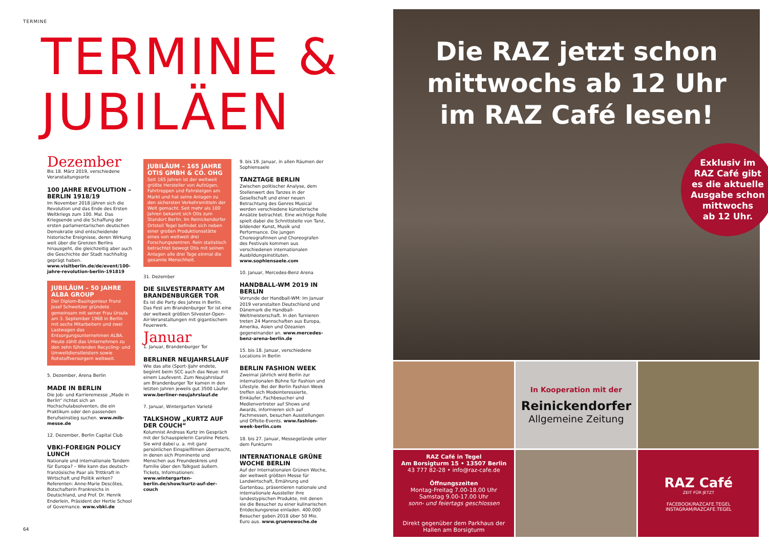TERMINE
TERMINE &
JUBILÄEN
Dezember
Bis 18. März 2019, verschiedene Veranstaltungsorte
100 JAHRE REVOLUTION – BERLIN 1918/19
Im November 2018 jähren sich die Revolution und das Ende des Ersten Weltkriegs zum 100. Mal. Das Kriegsende und die Schaffung der ersten parlamentarischen deutschen Demokratie sind entscheidende historische Ereignisse, deren Wirkung weit über die Grenzen Berlins hinausgeht, die gleichzeitig aber auch die Geschichte der Stadt nachhaltig geprägt haben. www.visitberlin.de/de/event/100-jahre-revolution-berlin-191819
JUBILÄUM – 50 JAHRE ALBA GROUP
Der Diplom-Bauingenieur Franz Josef Schweitzer gründete gemeinsam mit seiner Frau Ursula am 3. September 1968 in Berlin mit sechs Mitarbeitern und zwei Lastwagen das Entsorgungsunternehmen ALBA. Heute zählt das Unternehmen zu den zehn führenden Recycling- und Umweltdienstleistern sowie Rohstoffversorgern weltweit.
5. Dezember, Arena Berlin
MADE IN BERLIN
Die Job- und Karrieremesse „Made in Berlin“ richtet sich an Hochschulabsolventen, die ein Praktikum oder den passenden Berufseinstieg suchen. www.mib-messe.de
12. Dezember, Berlin Capital Club
VBKI-FOREIGN POLICY LUNCH
Nationale und internationale Tandem für Europa? – Wie kann das deutsch-französische Paar als Trittkraft in Wirtschaft und Politik wirken? Referenten: Anne-Marie Descôtes, Botschafterin Frankreichs in Deutschland, und Prof. Dr. Henrik Enderlein, Präsident der Hertie School of Governance. www.vbki.de
JUBILÄUM – 165 JAHRE OTIS GMBH & CO. OHG
Seit 165 Jahren ist der weltweit größte Hersteller von Aufzügen, Fahrtreppen und Fahrsteigen am Markt und hat seine Anlagen zu den sichersten Verkehrsmitteln der Welt gemacht. Seit mehr als 100 Jahren bekannt sich Otis zum Standort Berlin. Im Reinickendorfer Ortsteil Tegel befindet sich neben einer großen Produktionsstätte eines von weltweit drei Forschungszentren. Rein statistisch betrachtet bewegt Otis mit seinen Anlagen alle drei Tage einmal die gesamte Menschheit.
31. Dezember
DIE SILVESTERPARTY AM BRANDENBURGER TOR
Es ist die Party des Jahres in Berlin. Das Fest am Brandenburger Tor ist eine der weltweit größten Silvester-Open-Air-Veranstaltungen mit gigantischem Feuerwerk.
Januar
1. Januar, Brandenburger Tor
BERLINER NEUJAHRSLAUF
Wie das alte (Sport-)Jahr endete, beginnt beim SCC auch das Neue: mit einem Laufevent. Zum Neujahrslauf am Brandenburger Tor kamen in den letzten Jahren jeweils gut 3500 Läufer. www.berliner-neujahrslauf.de
7. Januar, Wintergarten Varieté
TALKSHOW „KURTZ AUF DER COUCH“
Kolumnist Andreas Kurtz im Gespräch mit der Schauspielerin Caroline Peters. Sie wird dabei u. a. mit ganz persönlichen Einspielfilmen überrascht, in denen sich Prominente und Menschen aus Freundeskreis und Familie über den Talkgast äußern. Tickets, Informationen: www.wintergarten-berlin.de/show/kurtz-auf-der-couch
9. bis 19. Januar, in allen Räumen der Sophiensaele
TANZTAGE BERLIN
Zwischen politischer Analyse, dem Stellenwert des Tanzes in der Gesellschaft und einer neuen Betrachtung des Genres Musical werden verschiedene künstlerische Ansätze betrachtet. Eine wichtige Rolle spielt dabei die Schnittstelle von Tanz, bildender Kunst, Musik und Performance. Die jungen Choreografinnen und Choreografen des Festivals kommen aus verschiedenen internationalen Ausbildungsinstituten. www.sophiensaele.com
10. Januar, Mercedes-Benz Arena
HANDBALL-WM 2019 IN BERLIN
Vorrunde der Handball-WM: Im Januar 2019 veranstalten Deutschland und Dänemark die Handball-Weltmeisterschaft. In den Turnieren treten 24 Mannschaften aus Europa, Amerika, Asien und Ozeanien gegeneinander an. www.mercedes-benz-arena-berlin.de
15. bis 18. Januar, verschiedene Locations in Berlin
BERLIN FASHION WEEK
Zweimal jährlich wird Berlin zur internationalen Bühne für Fashion und Lifestyle. Bei der Berlin Fashion Week treffen sich Modeinteressierte, Einkäufer, Fachbesucher und Medienvertreter auf Shows und Awards, informieren sich auf Fachmessen, besuchen Ausstellungen und Offsite-Events. www.fashion-week-berlin.com
18. bis 27. Januar, Messegelände unter dem Funkturm
INTERNATIONALE GRÜNE WOCHE BERLIN
Auf der Internationalen Grünen Woche, der weltweit größten Messe für Landwirtschaft, Ernährung und Gartenbau, präsentieren nationale und internationale Aussteller ihre landestypischen Produkte, mit denen sie die Besucher zu einer kulinarischen Entdeckungsreise einladen. 400.000 Besucher gaben 2018 über 50 Mio. Euro aus. www.gruenewoche.de
64
Die RAZ jetzt schon
mittwochs ab 12 Uhr
im RAZ Café lesen!
Exklusiv im
RAZ Café gibt
es die aktuelle
Ausgabe schon
mittwochs
ab 12 Uhr.
In Kooperation mit der
Reinickendorfer
Allgemeine Zeitung
RAZ Café in Tegel
Am Borsigturm 15 • 13507 Berlin
43 777 82-28 • info@raz-cafe.de
Öffnungszeiten
Montag-Freitag 7.00-18.00 Uhr
Samstag 9.00-17.00 Uhr
sonn- und feiertags geschlossen
Direkt gegenüber dem Parkhaus der Hallen am Borsigturm
RAZ Café
ZEIT FÜR JETZT
FACEBOOK/RAZCAFE.TEGEL
INSTAGRAM/RAZCAFE.TEGEL